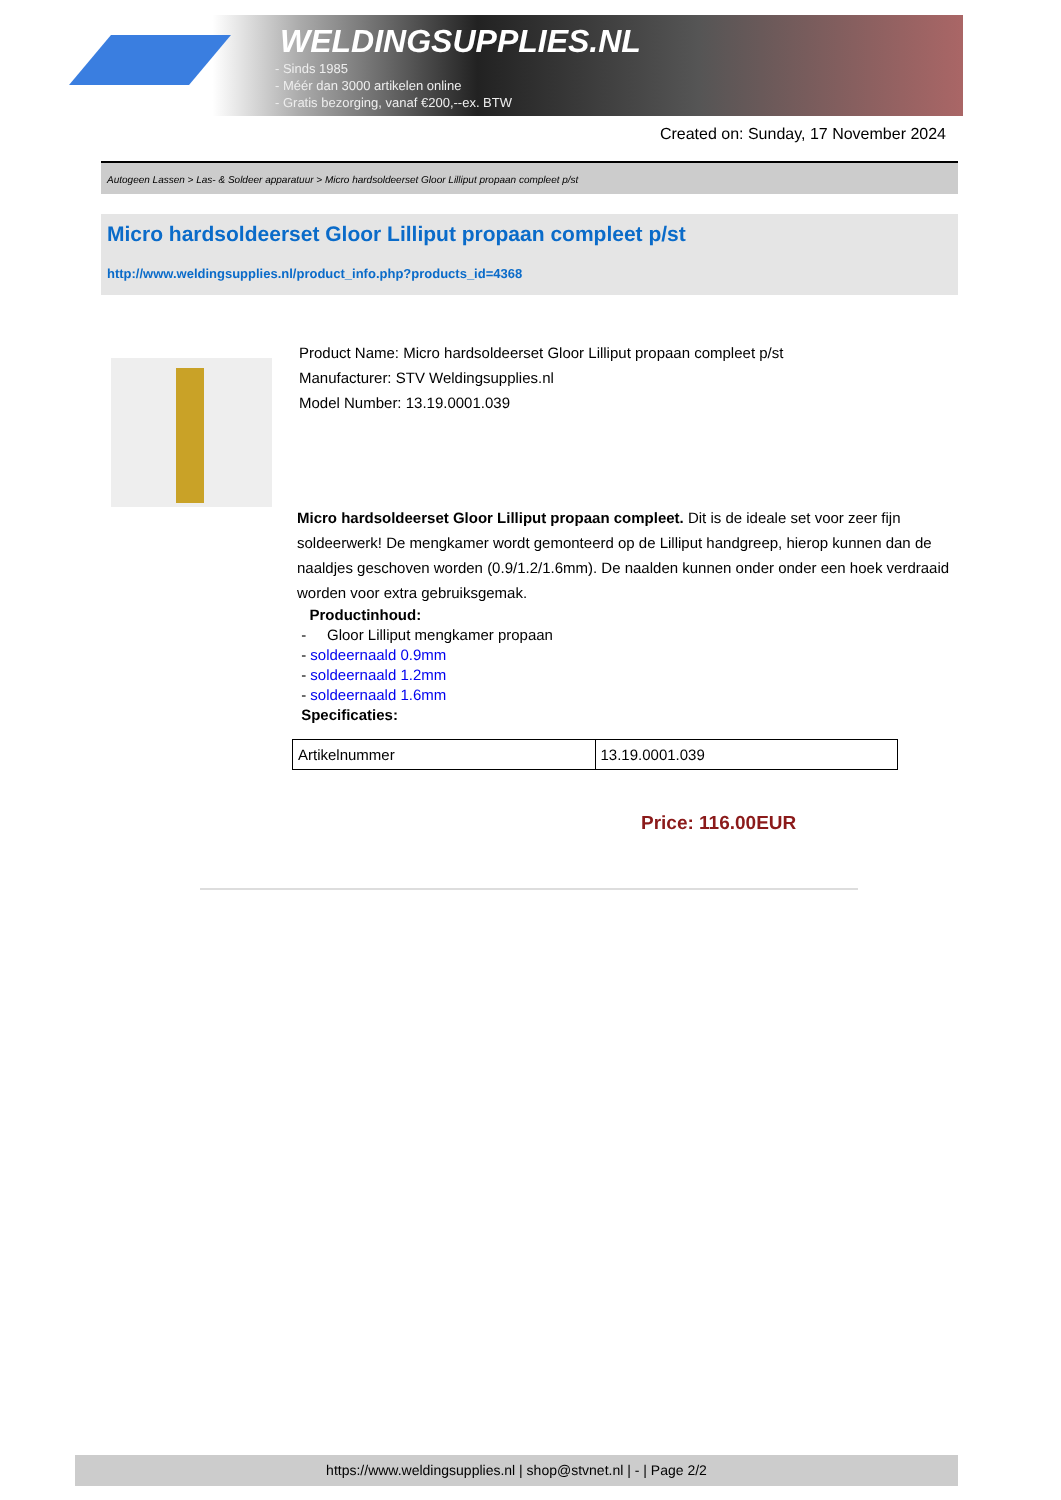WELDINGSUPPLIES.NL
- Sinds 1985
- Méér dan 3000 artikelen online
- Gratis bezorging, vanaf €200,--ex. BTW
Created on: Sunday, 17 November 2024
Autogeen Lassen > Las- & Soldeer apparatuur > Micro hardsoldeerset Gloor Lilliput propaan compleet p/st
Micro hardsoldeerset Gloor Lilliput propaan compleet p/st
http://www.weldingsupplies.nl/product_info.php?products_id=4368
Product Name: Micro hardsoldeerset Gloor Lilliput propaan compleet p/st
Manufacturer: STV Weldingsupplies.nl
Model Number: 13.19.0001.039
Micro hardsoldeerset Gloor Lilliput propaan compleet. Dit is de ideale set voor zeer fijn soldeerwerk! De mengkamer wordt gemonteerd op de Lilliput handgreep, hierop kunnen dan de naaldjes geschoven worden (0.9/1.2/1.6mm). De naalden kunnen onder onder een hoek verdraaid worden voor extra gebruiksgemak.
Productinhoud:
- Gloor Lilliput mengkamer propaan
- soldeernaald 0.9mm
- soldeernaald 1.2mm
- soldeernaald 1.6mm
Specificaties:
| Artikelnummer | 13.19.0001.039 |
Price: 116.00EUR
https://www.weldingsupplies.nl | shop@stvnet.nl | - | Page 2/2